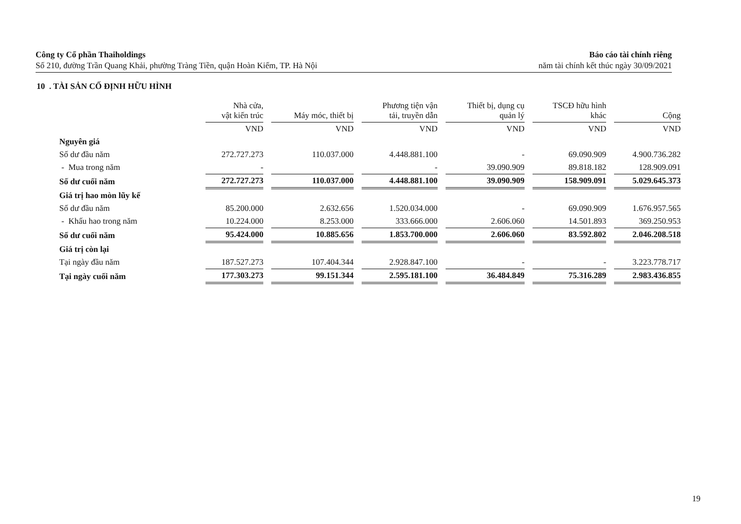Công ty Cổ phần Thaiholdings
Số 210, đường Trần Quang Khải, phường Tràng Tiền, quận Hoàn Kiếm, TP. Hà Nội
Báo cáo tài chính riêng
năm tài chính kết thúc ngày 30/09/2021
10 . TÀI SẢN CỐ ĐỊNH HỮU HÌNH
| | Nhà cửa, vật kiến trúc | Máy móc, thiết bị | Phương tiện vận tải, truyền dẫn | Thiết bị, dụng cụ quản lý | TSCĐ hữu hình khác | Cộng |
| --- | --- | --- | --- | --- | --- | --- |
| | VND | VND | VND | VND | VND | VND |
| Nguyên giá | | | | | | |
| Số dư đầu năm | 272.727.273 | 110.037.000 | 4.448.881.100 | - | 69.090.909 | 4.900.736.282 |
| - Mua trong năm | - | | - | 39.090.909 | 89.818.182 | 128.909.091 |
| Số dư cuối năm | 272.727.273 | 110.037.000 | 4.448.881.100 | 39.090.909 | 158.909.091 | 5.029.645.373 |
| Giá trị hao mòn lũy kế | | | | | | |
| Số dư đầu năm | 85.200.000 | 2.632.656 | 1.520.034.000 | - | 69.090.909 | 1.676.957.565 |
| - Khấu hao trong năm | 10.224.000 | 8.253.000 | 333.666.000 | 2.606.060 | 14.501.893 | 369.250.953 |
| Số dư cuối năm | 95.424.000 | 10.885.656 | 1.853.700.000 | 2.606.060 | 83.592.802 | 2.046.208.518 |
| Giá trị còn lại | | | | | | |
| Tại ngày đầu năm | 187.527.273 | 107.404.344 | 2.928.847.100 | - | - | 3.223.778.717 |
| Tại ngày cuối năm | 177.303.273 | 99.151.344 | 2.595.181.100 | 36.484.849 | 75.316.289 | 2.983.436.855 |
19